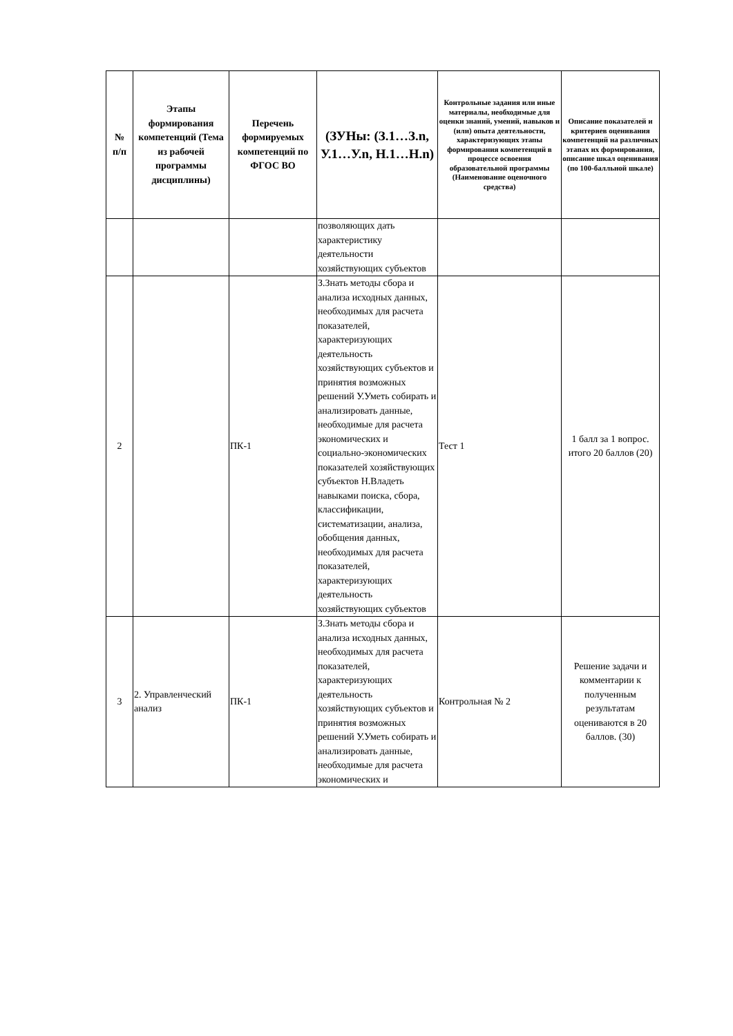| № п/п | Этапы формирования компетенций (Тема из рабочей программы дисциплины) | Перечень формируемых компетенций по ФГОС ВО | (ЗУНы: (З.1…З.n, У.1…У.n, Н.1…Н.n) | Контрольные задания или иные материалы, необходимые для оценки знаний, умений, навыков и (или) опыта деятельности, характеризующих этапы формирования компетенций в процессе освоения образовательной программы (Наименование оценочного средства) | Описание показателей и критериев оценивания компетенций на различных этапах их формирования, описание шкал оценивания (по 100-балльной шкале) |
| --- | --- | --- | --- | --- | --- |
| | | | позволяющих дать характеристику деятельности хозяйствующих субъектов | | |
| 2 | | ПК-1 | З.Знать методы сбора и анализа исходных данных, необходимых для расчета показателей, характеризующих деятельность хозяйствующих субъектов и принятия возможных решений У.Уметь собирать и анализировать данные, необходимые для расчета экономических и социально-экономических показателей хозяйствующих субъектов Н.Владеть навыками поиска, сбора, классификации, систематизации, анализа, обобщения данных, необходимых для расчета показателей, характеризующих деятельность хозяйствующих субъектов | Тест 1 | 1 балл за 1 вопрос. итого 20 баллов (20) |
| 3 | 2. Управленческий анализ | ПК-1 | З.Знать методы сбора и анализа исходных данных, необходимых для расчета показателей, характеризующих деятельность хозяйствующих субъектов и принятия возможных решений У.Уметь собирать и анализировать данные, необходимые для расчета экономических и | Контрольная № 2 | Решение задачи и комментарии к полученным результатам оцениваются в 20 баллов. (30) |